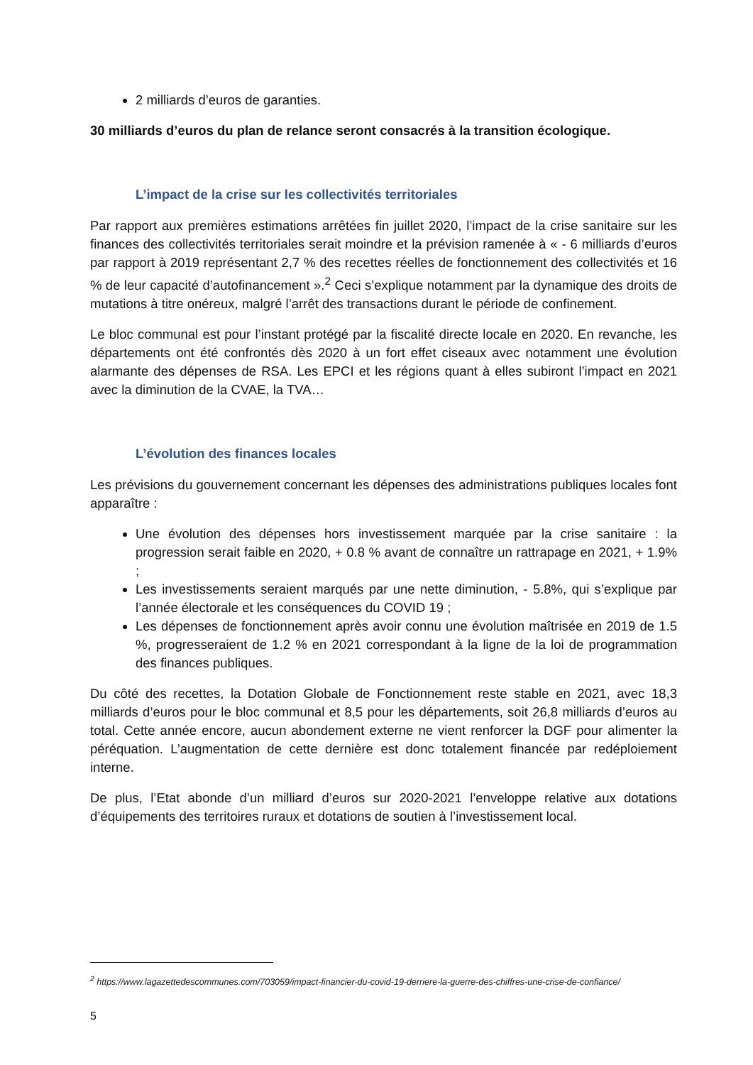2 milliards d’euros de garanties.
30 milliards d’euros du plan de relance seront consacrés à la transition écologique.
L’impact de la crise sur les collectivités territoriales
Par rapport aux premières estimations arrêtées fin juillet 2020, l’impact de la crise sanitaire sur les finances des collectivités territoriales serait moindre et la prévision ramenée à « - 6 milliards d’euros par rapport à 2019 représentant 2,7 % des recettes réelles de fonctionnement des collectivités et 16 % de leur capacité d’autofinancement ».<sup>2</sup> Ceci s’explique notamment par la dynamique des droits de mutations à titre onéreux, malgré l’arrêt des transactions durant le période de confinement.
Le bloc communal est pour l’instant protégé par la fiscalité directe locale en 2020. En revanche, les départements ont été confrontés dès 2020 à un fort effet ciseaux avec notamment une évolution alarmante des dépenses de RSA. Les EPCI et les régions quant à elles subiront l’impact en 2021 avec la diminution de la CVAE, la TVA…
L’évolution des finances locales
Les prévisions du gouvernement concernant les dépenses des administrations publiques locales font apparaître :
Une évolution des dépenses hors investissement marquée par la crise sanitaire : la progression serait faible en 2020, + 0.8 % avant de connaître un rattrapage en 2021, + 1.9% ;
Les investissements seraient marqués par une nette diminution, - 5.8%, qui s’explique par l’année électorale et les conséquences du COVID 19 ;
Les dépenses de fonctionnement après avoir connu une évolution maîtrisée en 2019 de 1.5 %, progresseraient de 1.2 % en 2021 correspondant à la ligne de la loi de programmation des finances publiques.
Du côté des recettes, la Dotation Globale de Fonctionnement reste stable en 2021, avec 18,3 milliards d’euros pour le bloc communal et 8,5 pour les départements, soit 26,8 milliards d’euros au total. Cette année encore, aucun abondement externe ne vient renforcer la DGF pour alimenter la péréquation. L’augmentation de cette dernière est donc totalement financée par redéploiement interne.
De plus, l’Etat abonde d’un milliard d’euros sur 2020-2021 l’enveloppe relative aux dotations d’équipements des territoires ruraux et dotations de soutien à l’investissement local.
<sup>2</sup> https://www.lagazettedescommunes.com/703059/impact-financier-du-covid-19-derriere-la-guerre-des-chiffres-une-crise-de-confiance/
5